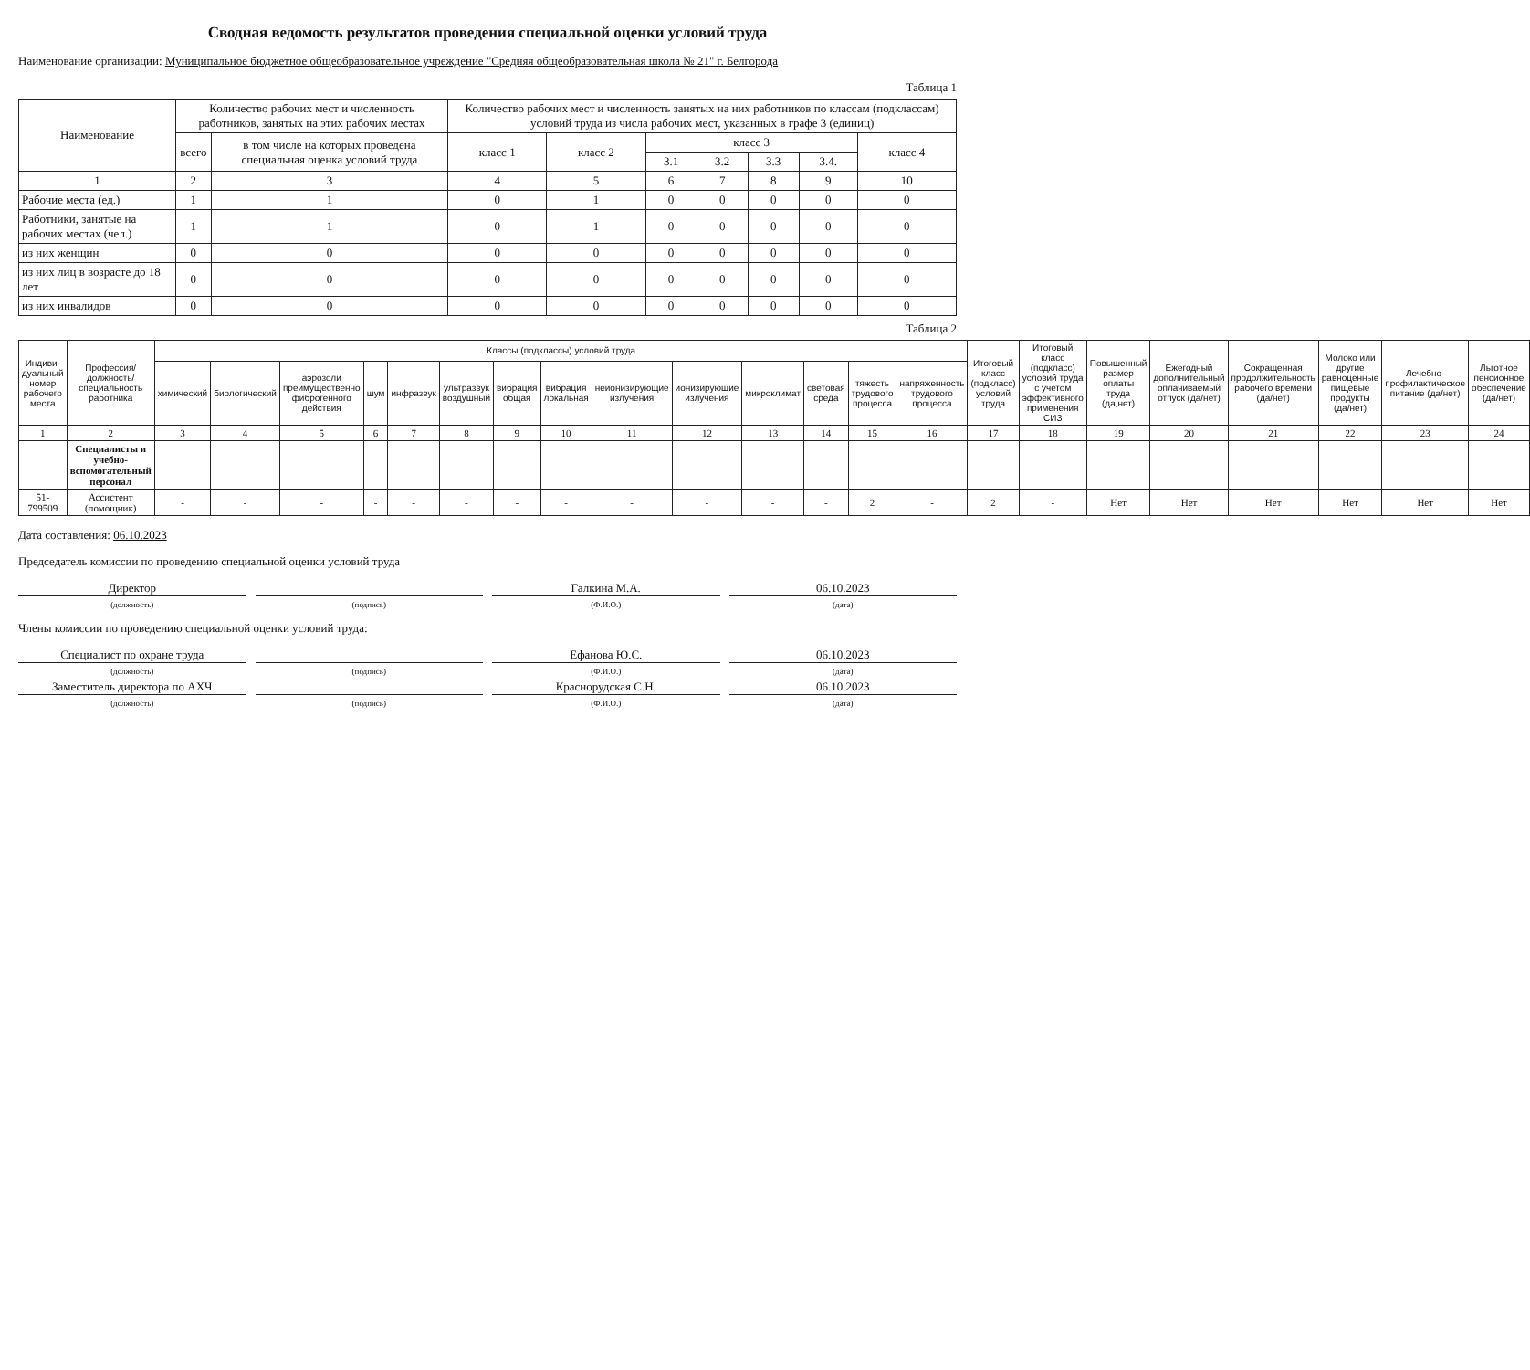Сводная ведомость результатов проведения специальной оценки условий труда
Наименование организации: Муниципальное бюджетное общеобразовательное учреждение "Средняя общеобразовательная школа № 21" г. Белгорода
Таблица 1
| Наименование | Количество рабочих мест и численность работников, занятых на этих рабочих местах | | Количество рабочих мест и численность занятых на них работников по классам (подклассам) условий труда из числа рабочих мест, указанных в графе 3 (единиц) | | | | | | |
| --- | --- | --- | --- | --- | --- | --- | --- | --- | --- |
| | всего | в том числе на которых проведена специальная оценка условий труда | класс 1 | класс 2 | класс 3 | | | | класс 4 |
| | | | | | 3.1 | 3.2 | 3.3 | 3.4. | |
| 1 | 2 | 3 | 4 | 5 | 6 | 7 | 8 | 9 | 10 |
| Рабочие места (ед.) | 1 | 1 | 0 | 1 | 0 | 0 | 0 | 0 | 0 |
| Работники, занятые на рабочих местах (чел.) | 1 | 1 | 0 | 1 | 0 | 0 | 0 | 0 | 0 |
| из них женщин | 0 | 0 | 0 | 0 | 0 | 0 | 0 | 0 | 0 |
| из них лиц в возрасте до 18 лет | 0 | 0 | 0 | 0 | 0 | 0 | 0 | 0 | 0 |
| из них инвалидов | 0 | 0 | 0 | 0 | 0 | 0 | 0 | 0 | 0 |
Таблица 2
| Индиви-дуальный номер рабочего места | Профессия/ должность/ специальность работника | Классы (подклассы) условий труда | | | | | | | | | | | | | | Итоговый класс (подкласс) условий труда | Итоговый класс (подкласс) условий труда с учетом эффективного применения СИЗ | Повышенный размер оплаты труда (да,нет) | Ежегодный дополнительный оплачиваемый отпуск (да/нет) | Сокращенная продолжительность рабочего времени (да/нет) | Молоко или другие равноценные пищевые продукты (да/нет) | Лечебно-профилактическое питание (да/нет) | Льготное пенсионное обеспечение (да/нет) |
| --- | --- | --- | --- | --- | --- | --- | --- | --- | --- | --- | --- | --- | --- | --- | --- | --- | --- | --- | --- | --- | --- | --- | --- |
| | | химический | биологический | аэрозоли преимущественно фиброгенного действия | шум | инфразвук | ультразвук воздушный | вибрация общая | вибрация локальная | неионизирующие излучения | ионизирующие излучения | микроклимат | световая среда | тяжесть трудового процесса | напряженность трудового процесса | | | | | | | | |
| 1 | 2 | 3 | 4 | 5 | 6 | 7 | 8 | 9 | 10 | 11 | 12 | 13 | 14 | 15 | 16 | 17 | 18 | 19 | 20 | 21 | 22 | 23 | 24 |
| | Специалисты и учебно-вспомогательный персонал | | | | | | | | | | | | | | | | | | | | | | |
| 51-799509 | Ассистент (помощник) | - | - | - | - | - | - | - | - | - | - | - | - | 2 | - | 2 | - | Нет | Нет | Нет | Нет | Нет | Нет |
Дата составления: 06.10.2023
Председатель комиссии по проведению специальной оценки условий труда
Директор Галкина М.А. 06.10.2023
(должность) (подпись) (Ф.И.О.) (дата)
Члены комиссии по проведению специальной оценки условий труда:
Специалист по охране труда Ефанова Ю.С. 06.10.2023
(должность) (подпись) (Ф.И.О.) (дата)
Заместитель директора по АХЧ Краснорудская С.Н. 06.10.2023
(должность) (подпись) (Ф.И.О.) (дата)